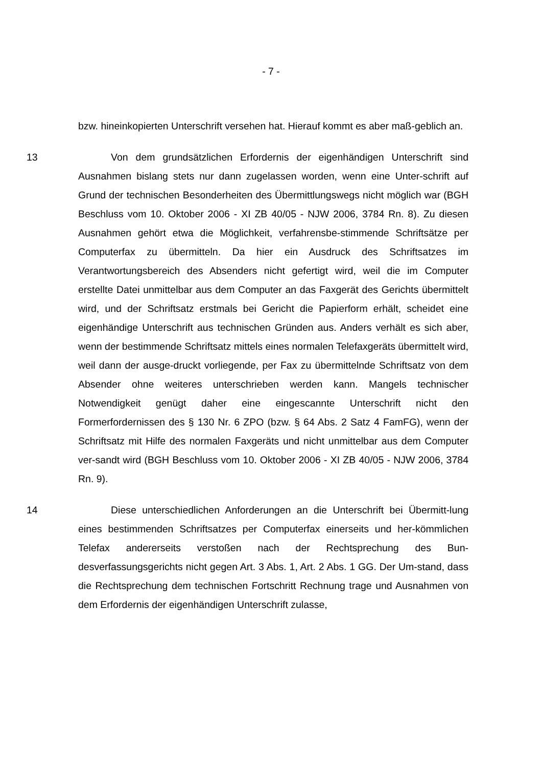- 7 -
bzw. hineinkopierten Unterschrift versehen hat. Hierauf kommt es aber maß-geblich an.
13 Von dem grundsätzlichen Erfordernis der eigenhändigen Unterschrift sind Ausnahmen bislang stets nur dann zugelassen worden, wenn eine Unter-schrift auf Grund der technischen Besonderheiten des Übermittlungswegs nicht möglich war (BGH Beschluss vom 10. Oktober 2006 - XI ZB 40/05 - NJW 2006, 3784 Rn. 8). Zu diesen Ausnahmen gehört etwa die Möglichkeit, verfahrensbe-stimmende Schriftsätze per Computerfax zu übermitteln. Da hier ein Ausdruck des Schriftsatzes im Verantwortungsbereich des Absenders nicht gefertigt wird, weil die im Computer erstellte Datei unmittelbar aus dem Computer an das Faxgerät des Gerichts übermittelt wird, und der Schriftsatz erstmals bei Gericht die Papierform erhält, scheidet eine eigenhändige Unterschrift aus technischen Gründen aus. Anders verhält es sich aber, wenn der bestimmende Schriftsatz mittels eines normalen Telefaxgeräts übermittelt wird, weil dann der ausge-druckt vorliegende, per Fax zu übermittelnde Schriftsatz von dem Absender ohne weiteres unterschrieben werden kann. Mangels technischer Notwendigkeit genügt daher eine eingescannte Unterschrift nicht den Formerfordernissen des § 130 Nr. 6 ZPO (bzw. § 64 Abs. 2 Satz 4 FamFG), wenn der Schriftsatz mit Hilfe des normalen Faxgeräts und nicht unmittelbar aus dem Computer ver-sandt wird (BGH Beschluss vom 10. Oktober 2006 - XI ZB 40/05 - NJW 2006, 3784 Rn. 9).
14 Diese unterschiedlichen Anforderungen an die Unterschrift bei Übermitt-lung eines bestimmenden Schriftsatzes per Computerfax einerseits und her-kömmlichen Telefax andererseits verstoßen nach der Rechtsprechung des Bun-desverfassungsgerichts nicht gegen Art. 3 Abs. 1, Art. 2 Abs. 1 GG. Der Um-stand, dass die Rechtsprechung dem technischen Fortschritt Rechnung trage und Ausnahmen von dem Erfordernis der eigenhändigen Unterschrift zulasse,